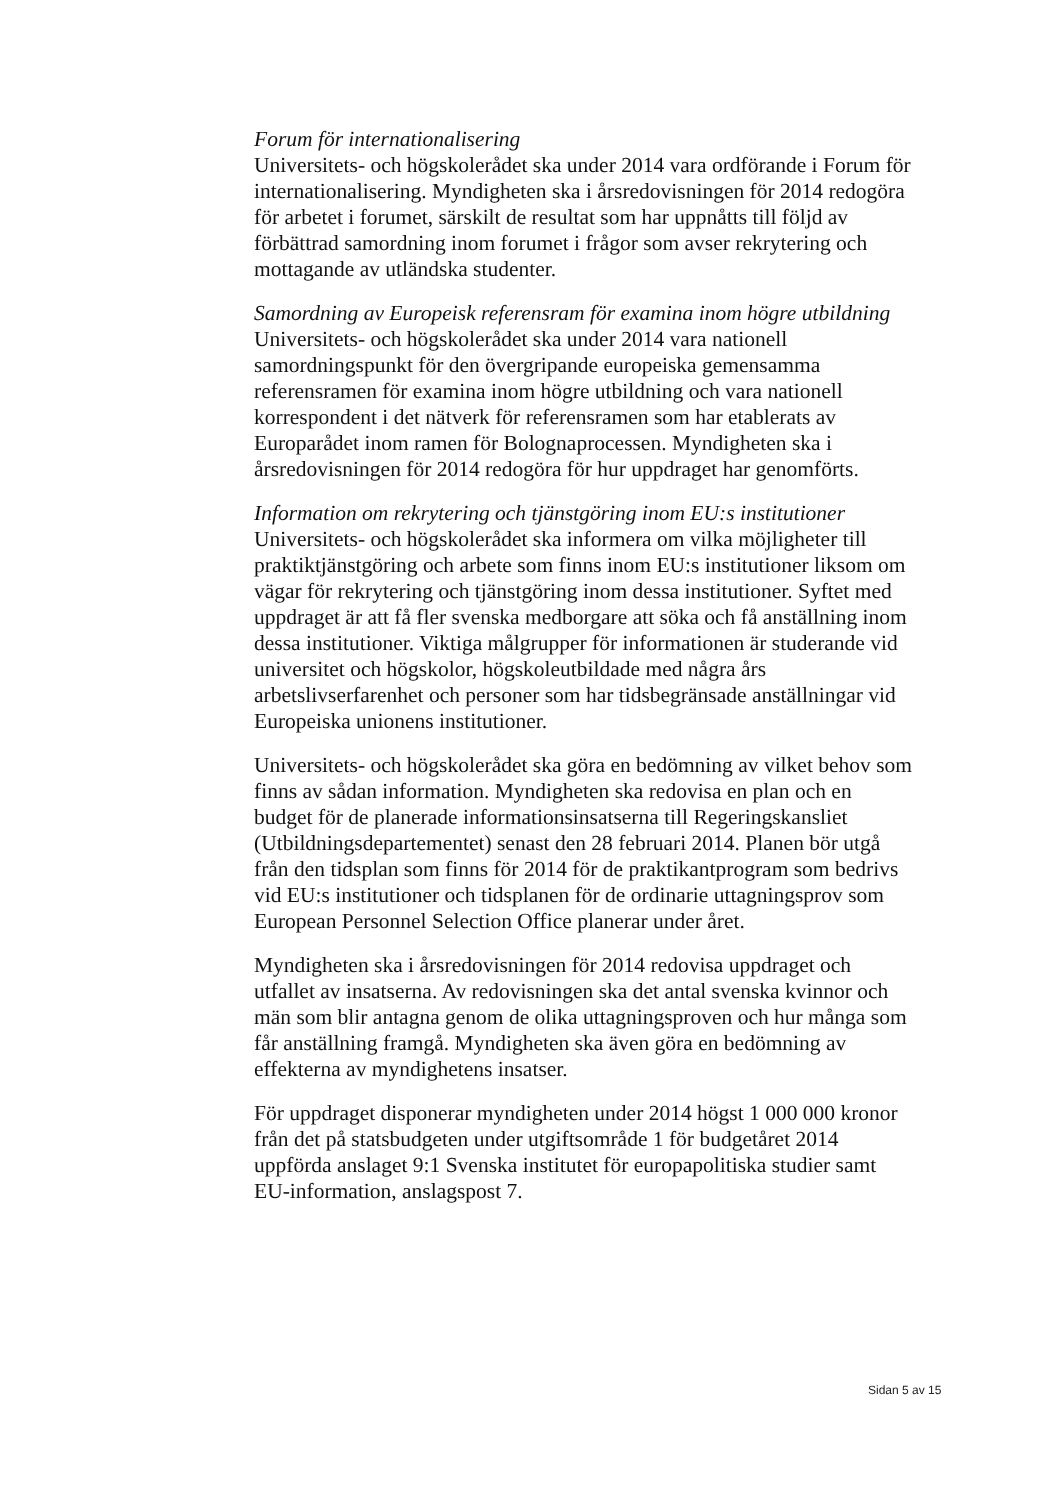Forum för internationalisering
Universitets- och högskolerådet ska under 2014 vara ordförande i Forum för internationalisering. Myndigheten ska i årsredovisningen för 2014 redogöra för arbetet i forumet, särskilt de resultat som har uppnåtts till följd av förbättrad samordning inom forumet i frågor som avser rekrytering och mottagande av utländska studenter.
Samordning av Europeisk referensram för examina inom högre utbildning
Universitets- och högskolerådet ska under 2014 vara nationell samordningspunkt för den övergripande europeiska gemensamma referensramen för examina inom högre utbildning och vara nationell korrespondent i det nätverk för referensramen som har etablerats av Europarådet inom ramen för Bolognaprocessen. Myndigheten ska i årsredovisningen för 2014 redogöra för hur uppdraget har genomförts.
Information om rekrytering och tjänstgöring inom EU:s institutioner
Universitets- och högskolerådet ska informera om vilka möjligheter till praktiktjänstgöring och arbete som finns inom EU:s institutioner liksom om vägar för rekrytering och tjänstgöring inom dessa institutioner. Syftet med uppdraget är att få fler svenska medborgare att söka och få anställning inom dessa institutioner. Viktiga målgrupper för informationen är studerande vid universitet och högskolor, högskoleutbildade med några års arbetslivserfarenhet och personer som har tidsbegränsade anställningar vid Europeiska unionens institutioner.
Universitets- och högskolerådet ska göra en bedömning av vilket behov som finns av sådan information. Myndigheten ska redovisa en plan och en budget för de planerade informationsinsatserna till Regeringskansliet (Utbildningsdepartementet) senast den 28 februari 2014. Planen bör utgå från den tidsplan som finns för 2014 för de praktikantprogram som bedrivs vid EU:s institutioner och tidsplanen för de ordinarie uttagningsprov som European Personnel Selection Office planerar under året.
Myndigheten ska i årsredovisningen för 2014 redovisa uppdraget och utfallet av insatserna. Av redovisningen ska det antal svenska kvinnor och män som blir antagna genom de olika uttagningsproven och hur många som får anställning framgå. Myndigheten ska även göra en bedömning av effekterna av myndighetens insatser.
För uppdraget disponerar myndigheten under 2014 högst 1 000 000 kronor från det på statsbudgeten under utgiftsområde 1 för budgetåret 2014 uppförda anslaget 9:1 Svenska institutet för europapolitiska studier samt EU-information, anslagspost 7.
Sidan 5 av 15